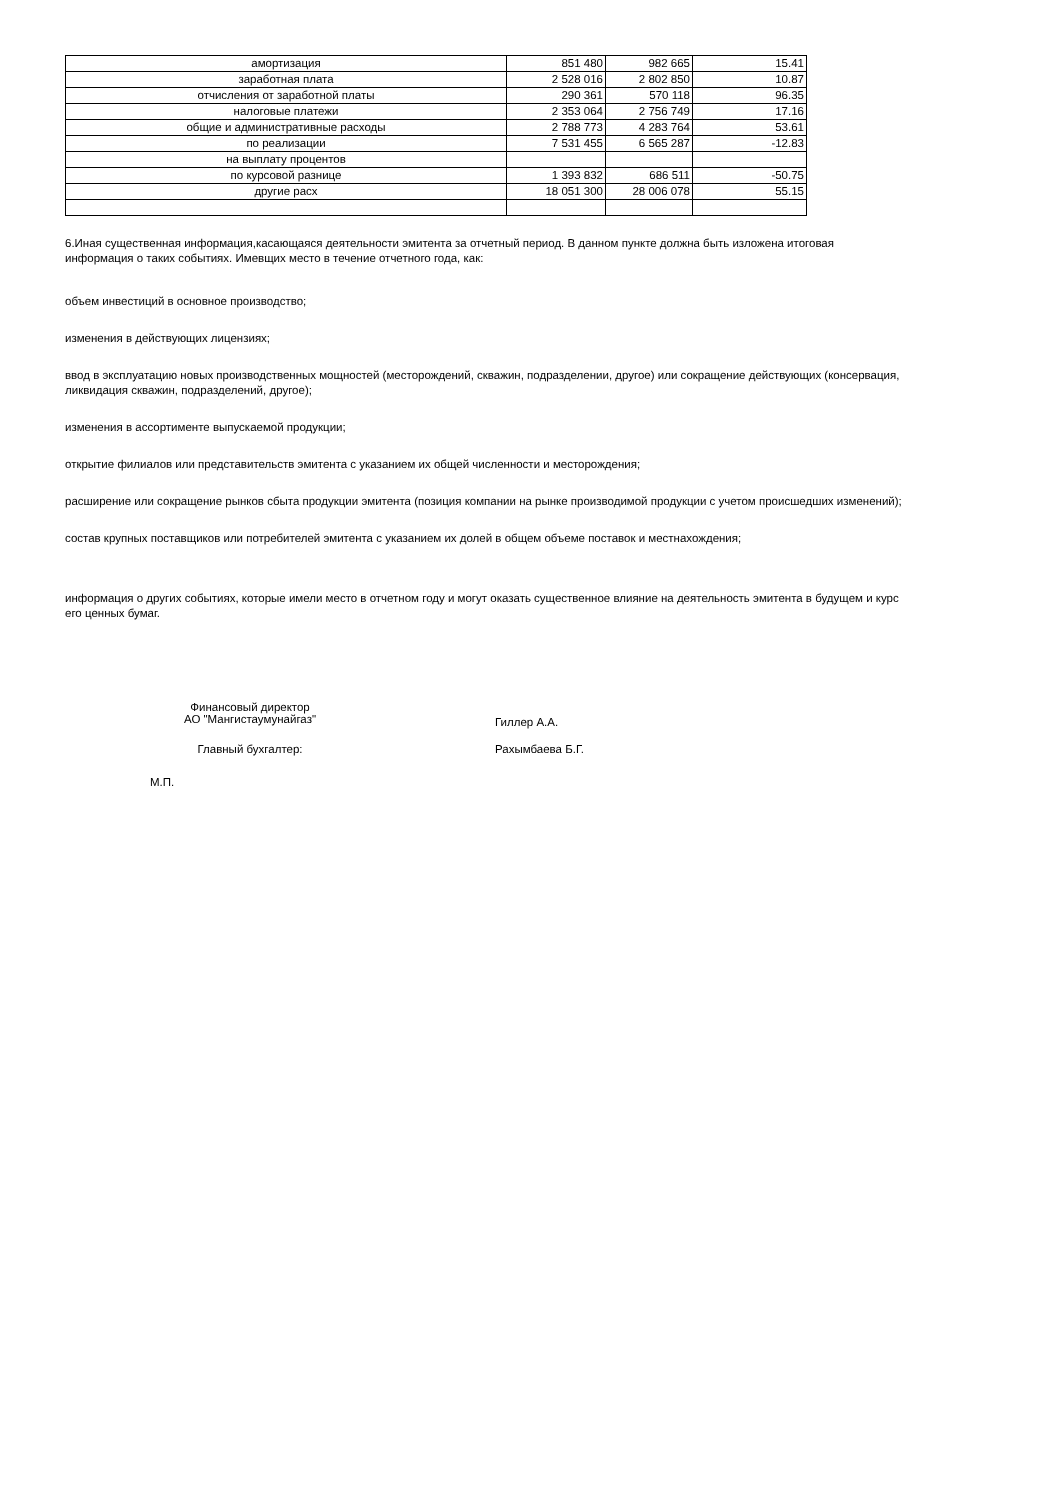| амортизация | 851 480 | 982 665 | 15.41 |
| заработная плата | 2 528 016 | 2 802 850 | 10.87 |
| отчисления от заработной платы | 290 361 | 570 118 | 96.35 |
| налоговые платежи | 2 353 064 | 2 756 749 | 17.16 |
| общие и административные расходы | 2 788 773 | 4 283 764 | 53.61 |
| по реализации | 7 531 455 | 6 565 287 | -12.83 |
| на выплату процентов | | | |
| по курсовой разнице | 1 393 832 | 686 511 | -50.75 |
| другие расх | 18 051 300 | 28 006 078 | 55.15 |
6.Иная существенная информация,касающаяся деятельности эмитента за отчетный период. В данном пункте должна быть изложена итоговая информация о таких событиях. Имевщих место в течение отчетного года, как:
объем инвестиций в основное производство;
изменения в действующих лицензиях;
ввод в эксплуатацию новых производственных мощностей (месторождений, скважин, подразделении, другое) или сокращение действующих (консервация, ликвидация скважин, подразделений, другое);
изменения в ассортименте выпускаемой продукции;
открытие филиалов или представительств эмитента с указанием их общей численности и месторождения;
расширение или сокращение рынков сбыта продукции эмитента (позиция компании на рынке производимой продукции с учетом происшедших изменений);
состав крупных поставщиков или потребителей эмитента с указанием их долей в общем объеме поставок и местнахождения;
информация о других событиях, которые имели место в отчетном году и могут оказать существенное влияние на деятельность эмитента в будущем и курс его ценных бумаг.
Финансовый директор
АО "Мангистаумунайгаз"
Гиллер А.А.
Главный бухгалтер: Рахымбаева Б.Г.
М.П.